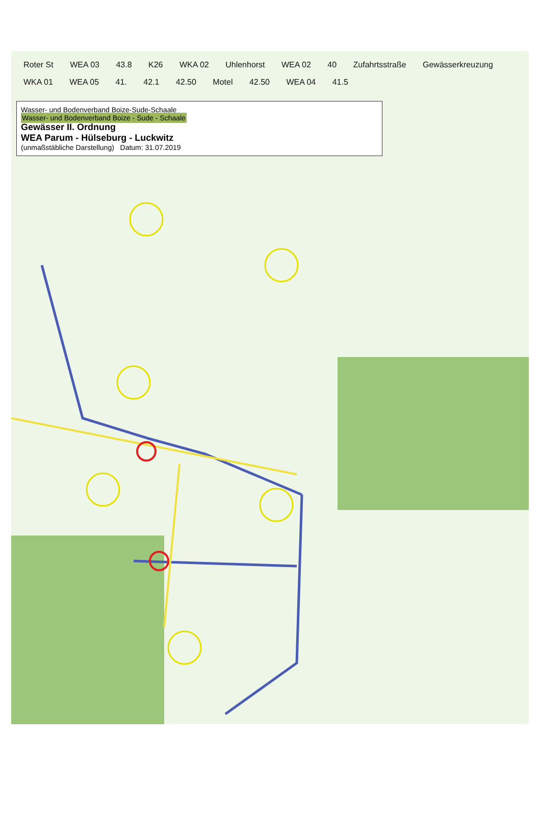Roter St WEA 03 43.8 K26 WKA 02 Uhlenhorst WEA 02 40 Zufahrtsstraße Gewässerkreuzung WKA 01 WEA 05 41. 42.1 42.50 Motel 42.50 WEA 04 41.5
Wasser- und Bodenverband Boize-Sude-Schaale
Wasser- und Bodenverband Boize - Sude - Schaale
Gewässer II. Ordnung
WEA Parum - Hülseburg - Luckwitz
(unmaßstäbliche Darstellung) Datum: 31.07.2019